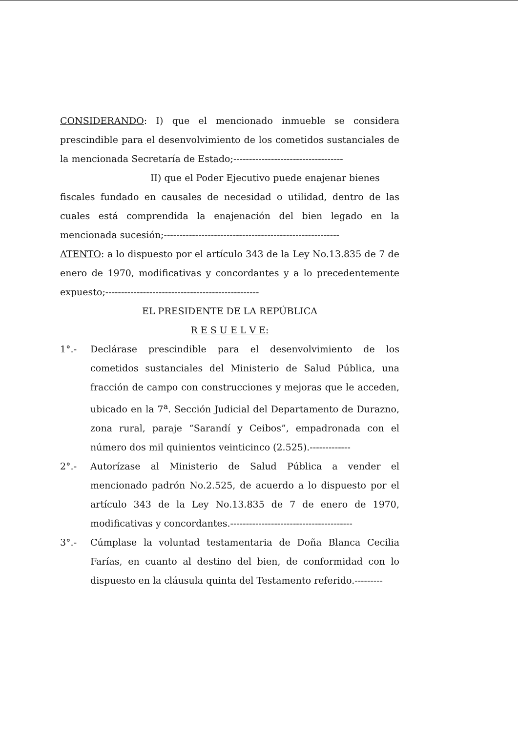CONSIDERANDO: I) que el mencionado inmueble se considera prescindible para el desenvolvimiento de los cometidos sustanciales de la mencionada Secretaría de Estado;-----------------------------------
II) que el Poder Ejecutivo puede enajenar bienes
fiscales fundado en causales de necesidad o utilidad, dentro de las cuales está comprendida la enajenación del bien legado en la mencionada sucesión;--------------------------------------------------------
ATENTO: a lo dispuesto por el artículo 343 de la Ley No.13.835 de 7 de enero de 1970, modificativas y concordantes y a lo precedentemente expuesto;-------------------------------------------------
EL PRESIDENTE DE LA REPÚBLICA
R E S U E L V E:
1°.- Declárase prescindible para el desenvolvimiento de los cometidos sustanciales del Ministerio de Salud Pública, una fracción de campo con construcciones y mejoras que le acceden, ubicado en la 7<sup>a</sup>. Sección Judicial del Departamento de Durazno, zona rural, paraje “Sarandí y Ceibos”, empadronada con el número dos mil quinientos veinticinco (2.525).-------------
2°.- Autorízase al Ministerio de Salud Pública a vender el mencionado padrón No.2.525, de acuerdo a lo dispuesto por el artículo 343 de la Ley No.13.835 de 7 de enero de 1970, modificativas y concordantes.---------------------------------------
3°.- Cúmplase la voluntad testamentaria de Doña Blanca Cecilia Farías, en cuanto al destino del bien, de conformidad con lo dispuesto en la cláusula quinta del Testamento referido.---------